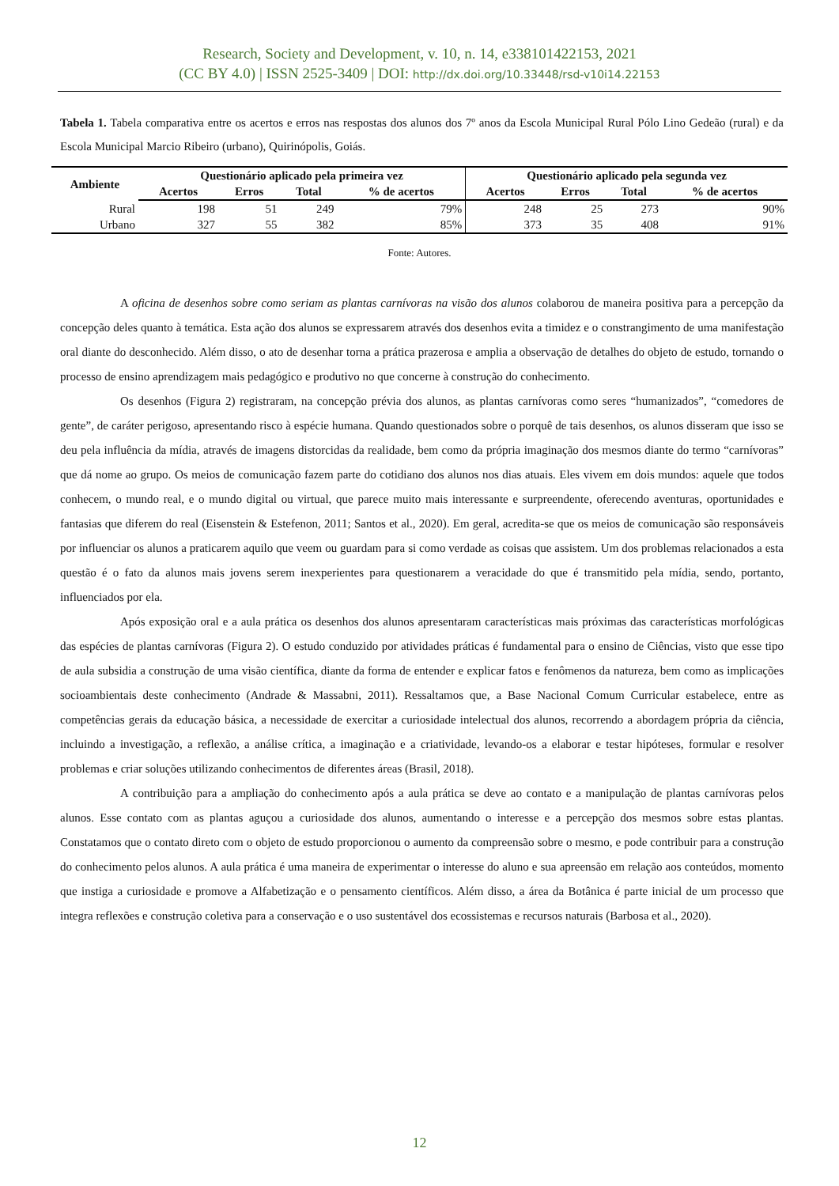Research, Society and Development, v. 10, n. 14, e338101422153, 2021
(CC BY 4.0) | ISSN 2525-3409 | DOI: http://dx.doi.org/10.33448/rsd-v10i14.22153
Tabela 1. Tabela comparativa entre os acertos e erros nas respostas dos alunos dos 7º anos da Escola Municipal Rural Pólo Lino Gedeão (rural) e da Escola Municipal Marcio Ribeiro (urbano), Quirinópolis, Goiás.
| Ambiente | Questionário aplicado pela primeira vez | | | | Questionário aplicado pela segunda vez | | | |
| --- | --- | --- | --- | --- | --- | --- | --- | --- |
| | Acertos | Erros | Total | % de acertos | Acertos | Erros | Total | % de acertos |
| Rural | 198 | 51 | 249 | 79% | 248 | 25 | 273 | 90% |
| Urbano | 327 | 55 | 382 | 85% | 373 | 35 | 408 | 91% |
Fonte: Autores.
A oficina de desenhos sobre como seriam as plantas carnívoras na visão dos alunos colaborou de maneira positiva para a percepção da concepção deles quanto à temática. Esta ação dos alunos se expressarem através dos desenhos evita a timidez e o constrangimento de uma manifestação oral diante do desconhecido. Além disso, o ato de desenhar torna a prática prazerosa e amplia a observação de detalhes do objeto de estudo, tornando o processo de ensino aprendizagem mais pedagógico e produtivo no que concerne à construção do conhecimento.
Os desenhos (Figura 2) registraram, na concepção prévia dos alunos, as plantas carnívoras como seres “humanizados”, “comedores de gente”, de caráter perigoso, apresentando risco à espécie humana. Quando questionados sobre o porquê de tais desenhos, os alunos disseram que isso se deu pela influência da mídia, através de imagens distorcidas da realidade, bem como da própria imaginação dos mesmos diante do termo “carnívoras” que dá nome ao grupo. Os meios de comunicação fazem parte do cotidiano dos alunos nos dias atuais. Eles vivem em dois mundos: aquele que todos conhecem, o mundo real, e o mundo digital ou virtual, que parece muito mais interessante e surpreendente, oferecendo aventuras, oportunidades e fantasias que diferem do real (Eisenstein & Estefenon, 2011; Santos et al., 2020). Em geral, acredita-se que os meios de comunicação são responsáveis por influenciar os alunos a praticarem aquilo que veem ou guardam para si como verdade as coisas que assistem. Um dos problemas relacionados a esta questão é o fato da alunos mais jovens serem inexperientes para questionarem a veracidade do que é transmitido pela mídia, sendo, portanto, influenciados por ela.
Após exposição oral e a aula prática os desenhos dos alunos apresentaram características mais próximas das características morfológicas das espécies de plantas carnívoras (Figura 2). O estudo conduzido por atividades práticas é fundamental para o ensino de Ciências, visto que esse tipo de aula subsidia a construção de uma visão científica, diante da forma de entender e explicar fatos e fenômenos da natureza, bem como as implicações socioambientais deste conhecimento (Andrade & Massabni, 2011). Ressaltamos que, a Base Nacional Comum Curricular estabelece, entre as competências gerais da educação básica, a necessidade de exercitar a curiosidade intelectual dos alunos, recorrendo a abordagem própria da ciência, incluindo a investigação, a reflexão, a análise crítica, a imaginação e a criatividade, levando-os a elaborar e testar hipóteses, formular e resolver problemas e criar soluções utilizando conhecimentos de diferentes áreas (Brasil, 2018).
A contribuição para a ampliação do conhecimento após a aula prática se deve ao contato e a manipulação de plantas carnívoras pelos alunos. Esse contato com as plantas aguçou a curiosidade dos alunos, aumentando o interesse e a percepção dos mesmos sobre estas plantas. Constatamos que o contato direto com o objeto de estudo proporcionou o aumento da compreensão sobre o mesmo, e pode contribuir para a construção do conhecimento pelos alunos. A aula prática é uma maneira de experimentar o interesse do aluno e sua apreensão em relação aos conteúdos, momento que instiga a curiosidade e promove a Alfabetização e o pensamento científicos. Além disso, a área da Botânica é parte inicial de um processo que integra reflexões e construção coletiva para a conservação e o uso sustentável dos ecossistemas e recursos naturais (Barbosa et al., 2020).
12